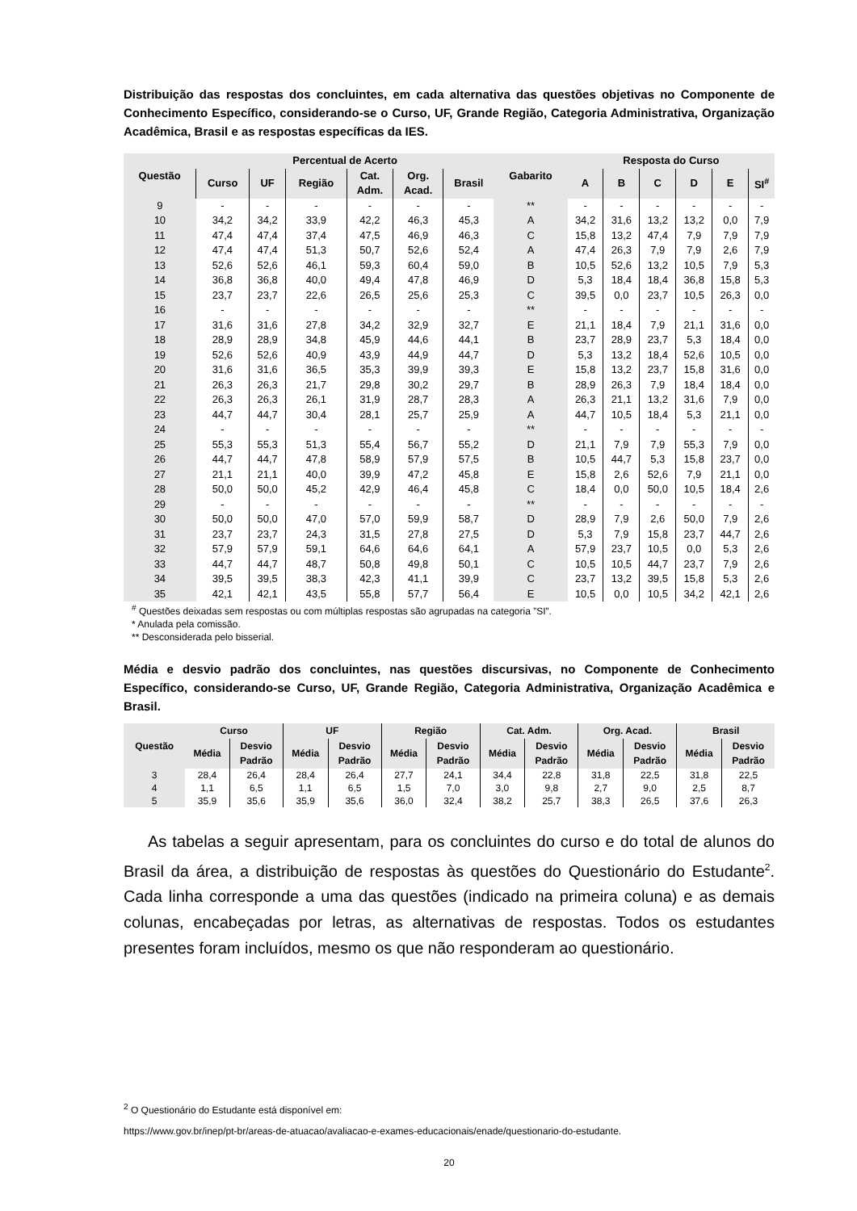Distribuição das respostas dos concluintes, em cada alternativa das questões objetivas no Componente de Conhecimento Específico, considerando-se o Curso, UF, Grande Região, Categoria Administrativa, Organização Acadêmica, Brasil e as respostas específicas da IES.
| Questão | Percentual de Acerto | | | | | | Gabarito | Resposta do Curso | | | | | |
| --- | --- | --- | --- | --- | --- | --- | --- | --- | --- | --- | --- | --- | --- |
| | Curso | UF | Região | Cat. Adm. | Org. Acad. | Brasil | | A | B | C | D | E | SI<sup>#</sup> |
| 9 | - | - | - | - | - | - | ** | - | - | - | - | - | - |
| 10 | 34,2 | 34,2 | 33,9 | 42,2 | 46,3 | 45,3 | A | 34,2 | 31,6 | 13,2 | 13,2 | 0,0 | 7,9 |
| 11 | 47,4 | 47,4 | 37,4 | 47,5 | 46,9 | 46,3 | C | 15,8 | 13,2 | 47,4 | 7,9 | 7,9 | 7,9 |
| 12 | 47,4 | 47,4 | 51,3 | 50,7 | 52,6 | 52,4 | A | 47,4 | 26,3 | 7,9 | 7,9 | 2,6 | 7,9 |
| 13 | 52,6 | 52,6 | 46,1 | 59,3 | 60,4 | 59,0 | B | 10,5 | 52,6 | 13,2 | 10,5 | 7,9 | 5,3 |
| 14 | 36,8 | 36,8 | 40,0 | 49,4 | 47,8 | 46,9 | D | 5,3 | 18,4 | 18,4 | 36,8 | 15,8 | 5,3 |
| 15 | 23,7 | 23,7 | 22,6 | 26,5 | 25,6 | 25,3 | C | 39,5 | 0,0 | 23,7 | 10,5 | 26,3 | 0,0 |
| 16 | - | - | - | - | - | - | ** | - | - | - | - | - | - |
| 17 | 31,6 | 31,6 | 27,8 | 34,2 | 32,9 | 32,7 | E | 21,1 | 18,4 | 7,9 | 21,1 | 31,6 | 0,0 |
| 18 | 28,9 | 28,9 | 34,8 | 45,9 | 44,6 | 44,1 | B | 23,7 | 28,9 | 23,7 | 5,3 | 18,4 | 0,0 |
| 19 | 52,6 | 52,6 | 40,9 | 43,9 | 44,9 | 44,7 | D | 5,3 | 13,2 | 18,4 | 52,6 | 10,5 | 0,0 |
| 20 | 31,6 | 31,6 | 36,5 | 35,3 | 39,9 | 39,3 | E | 15,8 | 13,2 | 23,7 | 15,8 | 31,6 | 0,0 |
| 21 | 26,3 | 26,3 | 21,7 | 29,8 | 30,2 | 29,7 | B | 28,9 | 26,3 | 7,9 | 18,4 | 18,4 | 0,0 |
| 22 | 26,3 | 26,3 | 26,1 | 31,9 | 28,7 | 28,3 | A | 26,3 | 21,1 | 13,2 | 31,6 | 7,9 | 0,0 |
| 23 | 44,7 | 44,7 | 30,4 | 28,1 | 25,7 | 25,9 | A | 44,7 | 10,5 | 18,4 | 5,3 | 21,1 | 0,0 |
| 24 | - | - | - | - | - | - | ** | - | - | - | - | - | - |
| 25 | 55,3 | 55,3 | 51,3 | 55,4 | 56,7 | 55,2 | D | 21,1 | 7,9 | 7,9 | 55,3 | 7,9 | 0,0 |
| 26 | 44,7 | 44,7 | 47,8 | 58,9 | 57,9 | 57,5 | B | 10,5 | 44,7 | 5,3 | 15,8 | 23,7 | 0,0 |
| 27 | 21,1 | 21,1 | 40,0 | 39,9 | 47,2 | 45,8 | E | 15,8 | 2,6 | 52,6 | 7,9 | 21,1 | 0,0 |
| 28 | 50,0 | 50,0 | 45,2 | 42,9 | 46,4 | 45,8 | C | 18,4 | 0,0 | 50,0 | 10,5 | 18,4 | 2,6 |
| 29 | - | - | - | - | - | - | ** | - | - | - | - | - | - |
| 30 | 50,0 | 50,0 | 47,0 | 57,0 | 59,9 | 58,7 | D | 28,9 | 7,9 | 2,6 | 50,0 | 7,9 | 2,6 |
| 31 | 23,7 | 23,7 | 24,3 | 31,5 | 27,8 | 27,5 | D | 5,3 | 7,9 | 15,8 | 23,7 | 44,7 | 2,6 |
| 32 | 57,9 | 57,9 | 59,1 | 64,6 | 64,6 | 64,1 | A | 57,9 | 23,7 | 10,5 | 0,0 | 5,3 | 2,6 |
| 33 | 44,7 | 44,7 | 48,7 | 50,8 | 49,8 | 50,1 | C | 10,5 | 10,5 | 44,7 | 23,7 | 7,9 | 2,6 |
| 34 | 39,5 | 39,5 | 38,3 | 42,3 | 41,1 | 39,9 | C | 23,7 | 13,2 | 39,5 | 15,8 | 5,3 | 2,6 |
| 35 | 42,1 | 42,1 | 43,5 | 55,8 | 57,7 | 56,4 | E | 10,5 | 0,0 | 10,5 | 34,2 | 42,1 | 2,6 |
<sup>#</sup> Questões deixadas sem respostas ou com múltiplas respostas são agrupadas na categoria ”SI”.
* Anulada pela comissão.
** Desconsiderada pelo bisserial.
Média e desvio padrão dos concluintes, nas questões discursivas, no Componente de Conhecimento Específico, considerando-se Curso, UF, Grande Região, Categoria Administrativa, Organização Acadêmica e Brasil.
| Questão | Curso | | UF | | Região | | Cat. Adm. | | Org. Acad. | | Brasil | |
| --- | --- | --- | --- | --- | --- | --- | --- | --- | --- | --- | --- | --- |
| | Média | Desvio Padrão | Média | Desvio Padrão | Média | Desvio Padrão | Média | Desvio Padrão | Média | Desvio Padrão | Média | Desvio Padrão |
| 3 | 28,4 | 26,4 | 28,4 | 26,4 | 27,7 | 24,1 | 34,4 | 22,8 | 31,8 | 22,5 | 31,8 | 22,5 |
| 4 | 1,1 | 6,5 | 1,1 | 6,5 | 1,5 | 7,0 | 3,0 | 9,8 | 2,7 | 9,0 | 2,5 | 8,7 |
| 5 | 35,9 | 35,6 | 35,9 | 35,6 | 36,0 | 32,4 | 38,2 | 25,7 | 38,3 | 26,5 | 37,6 | 26,3 |
As tabelas a seguir apresentam, para os concluintes do curso e do total de alunos do Brasil da área, a distribuição de respostas às questões do Questionário do Estudante<sup>2</sup>. Cada linha corresponde a uma das questões (indicado na primeira coluna) e as demais colunas, encabeçadas por letras, as alternativas de respostas. Todos os estudantes presentes foram incluídos, mesmo os que não responderam ao questionário.
<sup>2</sup> O Questionário do Estudante está disponível em:
https://www.gov.br/inep/pt-br/areas-de-atuacao/avaliacao-e-exames-educacionais/enade/questionario-do-estudante.
20